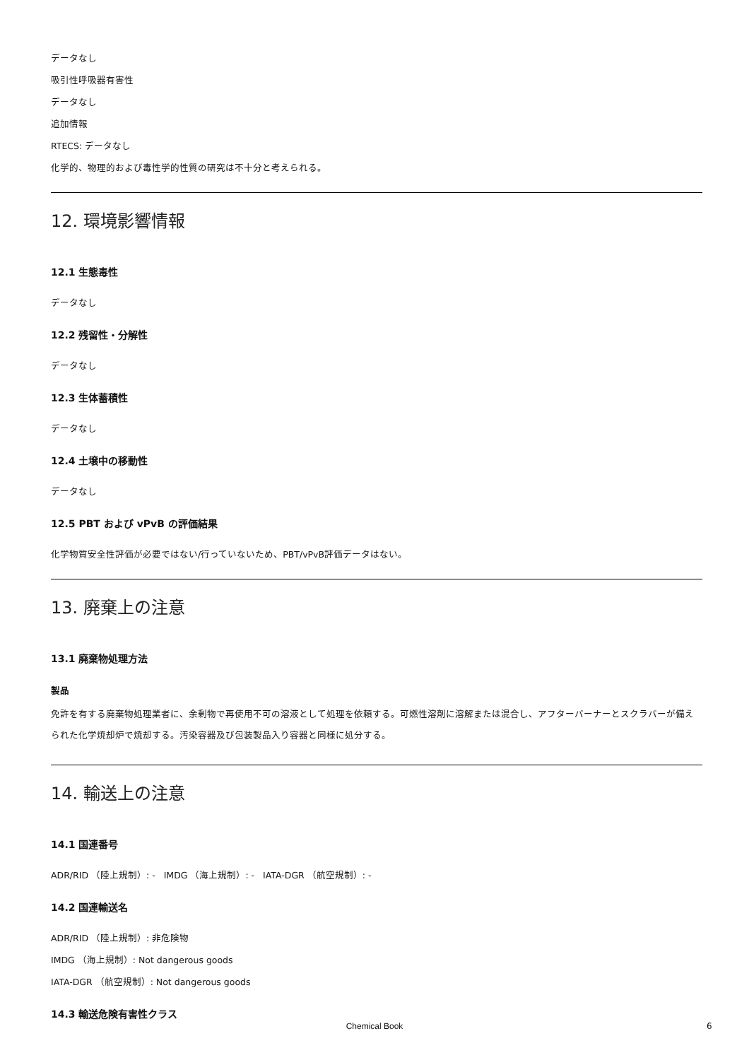データなし
吸引性呼吸器有害性
データなし
追加情報
RTECS: データなし
化学的、物理的および毒性学的性質の研究は不十分と考えられる。
12. 環境影響情報
12.1 生態毒性
データなし
12.2 残留性・分解性
データなし
12.3 生体蓄積性
データなし
12.4 土壌中の移動性
データなし
12.5 PBT および vPvB の評価結果
化学物質安全性評価が必要ではない/行っていないため、PBT/vPvB評価データはない。
13. 廃棄上の注意
13.1 廃棄物処理方法
製品
免許を有する廃棄物処理業者に、余剰物で再使用不可の溶液として処理を依頼する。可燃性溶剤に溶解または混合し、アフターバーナーとスクラバーが備えられた化学焼却炉で焼却する。汚染容器及び包装製品入り容器と同様に処分する。
14. 輸送上の注意
14.1 国連番号
ADR/RID （陸上規制）: - IMDG （海上規制）: - IATA-DGR （航空規制）: -
14.2 国連輸送名
ADR/RID （陸上規制）: 非危険物
IMDG （海上規制）: Not dangerous goods
IATA-DGR （航空規制）: Not dangerous goods
14.3 輸送危険有害性クラス
Chemical Book 6